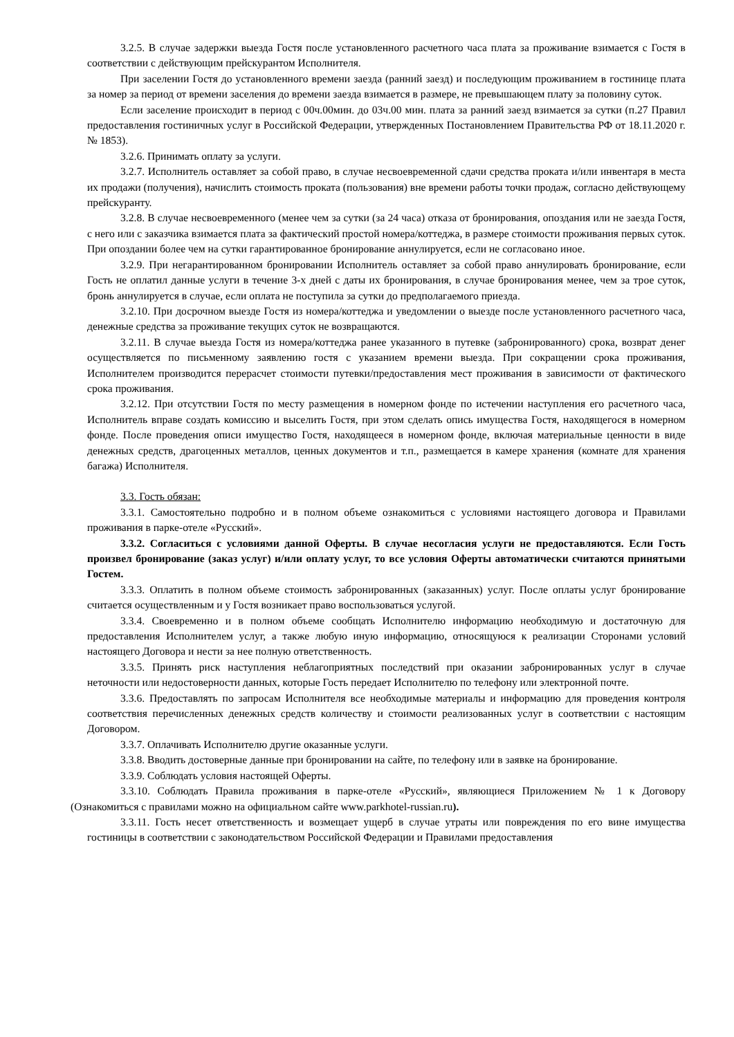3.2.5. В случае задержки выезда Гостя после установленного расчетного часа плата за проживание взимается с Гостя в соответствии с действующим прейскурантом Исполнителя.
При заселении Гостя до установленного времени заезда (ранний заезд) и последующим проживанием в гостинице плата за номер за период от времени заселения до времени заезда взимается в размере, не превышающем плату за половину суток.
Если заселение происходит в период с 00ч.00мин. до 03ч.00 мин. плата за ранний заезд взимается за сутки (п.27 Правил предоставления гостиничных услуг в Российской Федерации, утвержденных Постановлением Правительства РФ от 18.11.2020 г. № 1853).
3.2.6. Принимать оплату за услуги.
3.2.7. Исполнитель оставляет за собой право, в случае несвоевременной сдачи средства проката и/или инвентаря в места их продажи (получения), начислить стоимость проката (пользования) вне времени работы точки продаж, согласно действующему прейскуранту.
3.2.8. В случае несвоевременного (менее чем за сутки (за 24 часа) отказа от бронирования, опоздания или не заезда Гостя, с него или с заказчика взимается плата за фактический простой номера/коттеджа, в размере стоимости проживания первых суток. При опоздании более чем на сутки гарантированное бронирование аннулируется, если не согласовано иное.
3.2.9. При негарантированном бронировании Исполнитель оставляет за собой право аннулировать бронирование, если Гость не оплатил данные услуги в течение 3-х дней с даты их бронирования, в случае бронирования менее, чем за трое суток, бронь аннулируется в случае, если оплата не поступила за сутки до предполагаемого приезда.
3.2.10. При досрочном выезде Гостя из номера/коттеджа и уведомлении о выезде после установленного расчетного часа, денежные средства за проживание текущих суток не возвращаются.
3.2.11. В случае выезда Гостя из номера/коттеджа ранее указанного в путевке (забронированного) срока, возврат денег осуществляется по письменному заявлению гостя с указанием времени выезда. При сокращении срока проживания, Исполнителем производится перерасчет стоимости путевки/предоставления мест проживания в зависимости от фактического срока проживания.
3.2.12. При отсутствии Гостя по месту размещения в номерном фонде по истечении наступления его расчетного часа, Исполнитель вправе создать комиссию и выселить Гостя, при этом сделать опись имущества Гостя, находящегося в номерном фонде. После проведения описи имущество Гостя, находящееся в номерном фонде, включая материальные ценности в виде денежных средств, драгоценных металлов, ценных документов и т.п., размещается в камере хранения (комнате для хранения багажа) Исполнителя.
3.3. Гость обязан:
3.3.1. Самостоятельно подробно и в полном объеме ознакомиться с условиями настоящего договора и Правилами проживания в парке-отеле «Русский».
3.3.2. Согласиться с условиями данной Оферты. В случае несогласия услуги не предоставляются. Если Гость произвел бронирование (заказ услуг) и/или оплату услуг, то все условия Оферты автоматически считаются принятыми Гостем.
3.3.3. Оплатить в полном объеме стоимость забронированных (заказанных) услуг. После оплаты услуг бронирование считается осуществленным и у Гостя возникает право воспользоваться услугой.
3.3.4. Своевременно и в полном объеме сообщать Исполнителю информацию необходимую и достаточную для предоставления Исполнителем услуг, а также любую иную информацию, относящуюся к реализации Сторонами условий настоящего Договора и нести за нее полную ответственность.
3.3.5. Принять риск наступления неблагоприятных последствий при оказании забронированных услуг в случае неточности или недостоверности данных, которые Гость передает Исполнителю по телефону или электронной почте.
3.3.6. Предоставлять по запросам Исполнителя все необходимые материалы и информацию для проведения контроля соответствия перечисленных денежных средств количеству и стоимости реализованных услуг в соответствии с настоящим Договором.
3.3.7. Оплачивать Исполнителю другие оказанные услуги.
3.3.8. Вводить достоверные данные при бронировании на сайте, по телефону или в заявке на бронирование.
3.3.9. Соблюдать условия настоящей Оферты.
3.3.10. Соблюдать Правила проживания в парке-отеле «Русский», являющиеся Приложением № 1 к Договору (Ознакомиться с правилами можно на официальном сайте www.parkhotel-russian.ru).
3.3.11. Гость несет ответственность и возмещает ущерб в случае утраты или повреждения по его вине имущества гостиницы в соответствии с законодательством Российской Федерации и Правилами предоставления